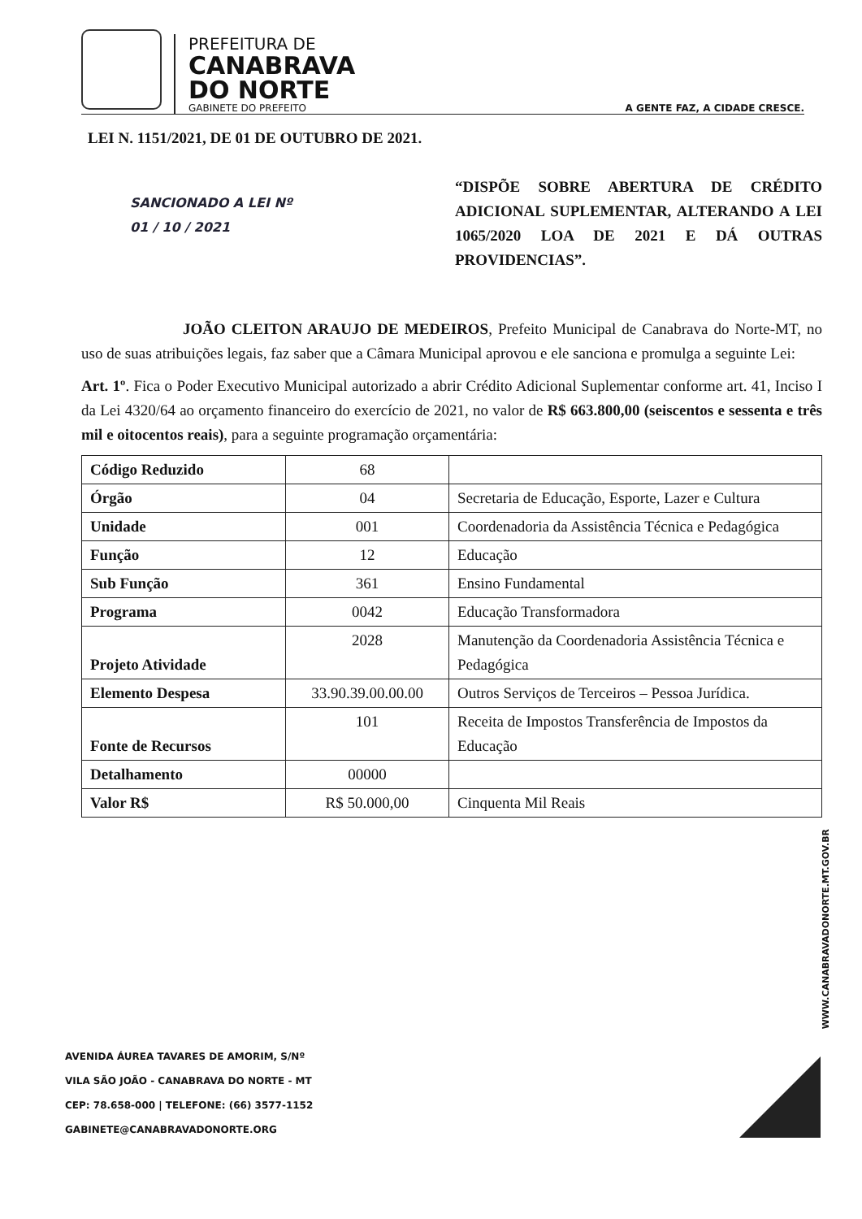PREFEITURA DE
CANABRAVA
DO NORTE
GABINETE DO PREFEITO
A GENTE FAZ, A CIDADE CRESCE.
LEI N. 1151/2021, DE 01 DE OUTUBRO DE 2021.
SANCIONADO A LEI Nº
01 / 10 / 2021
“DISPÕE SOBRE ABERTURA DE CRÉDITO ADICIONAL SUPLEMENTAR, ALTERANDO A LEI 1065/2020 LOA DE 2021 E DÁ OUTRAS PROVIDENCIAS”.
JOÃO CLEITON ARAUJO DE MEDEIROS, Prefeito Municipal de Canabrava do Norte-MT, no uso de suas atribuições legais, faz saber que a Câmara Municipal aprovou e ele sanciona e promulga a seguinte Lei:
Art. 1º. Fica o Poder Executivo Municipal autorizado a abrir Crédito Adicional Suplementar conforme art. 41, Inciso I da Lei 4320/64 ao orçamento financeiro do exercício de 2021, no valor de R$ 663.800,00 (seiscentos e sessenta e três mil e oitocentos reais), para a seguinte programação orçamentária:
| Código Reduzido | 68 | |
| Órgão | 04 | Secretaria de Educação, Esporte, Lazer e Cultura |
| Unidade | 001 | Coordenadoria da Assistência Técnica e Pedagógica |
| Função | 12 | Educação |
| Sub Função | 361 | Ensino Fundamental |
| Programa | 0042 | Educação Transformadora |
| Projeto Atividade | 2028 | Manutenção da Coordenadoria Assistência Técnica e Pedagógica |
| Elemento Despesa | 33.90.39.00.00.00 | Outros Serviços de Terceiros – Pessoa Jurídica. |
| Fonte de Recursos | 101 | Receita de Impostos Transferência de Impostos da Educação |
| Detalhamento | 00000 | |
| Valor R$ | R$ 50.000,00 | Cinquenta Mil Reais |
WWW.CANABRAVADONORTE.MT.GOV.BR
AVENIDA ÁUREA TAVARES DE AMORIM, S/Nº
VILA SÃO JOÃO - CANABRAVA DO NORTE - MT
CEP: 78.658-000 | TELEFONE: (66) 3577-1152
GABINETE@CANABRAVADONORTE.ORG